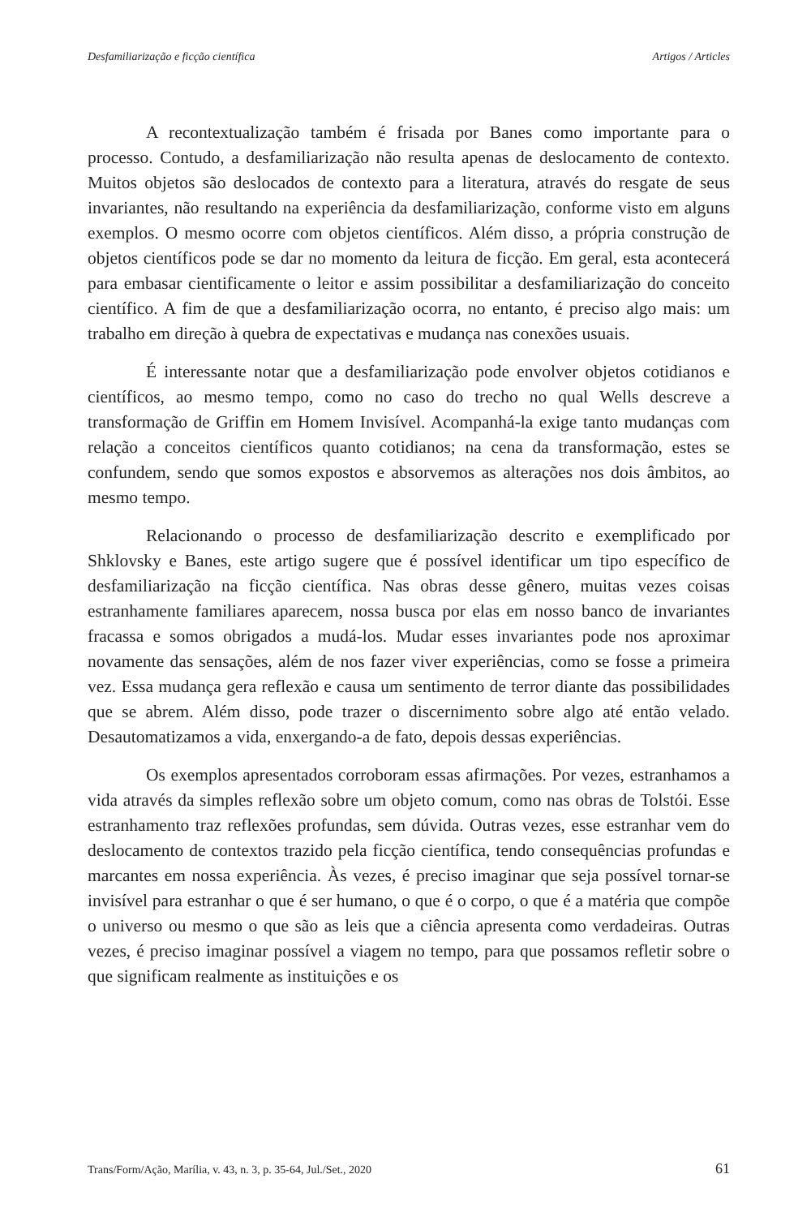Desfamiliarização e ficção científica Artigos / Articles
A recontextualização também é frisada por Banes como importante para o processo. Contudo, a desfamiliarização não resulta apenas de deslocamento de contexto. Muitos objetos são deslocados de contexto para a literatura, através do resgate de seus invariantes, não resultando na experiência da desfamiliarização, conforme visto em alguns exemplos. O mesmo ocorre com objetos científicos. Além disso, a própria construção de objetos científicos pode se dar no momento da leitura de ficção. Em geral, esta acontecerá para embasar cientificamente o leitor e assim possibilitar a desfamiliarização do conceito científico. A fim de que a desfamiliarização ocorra, no entanto, é preciso algo mais: um trabalho em direção à quebra de expectativas e mudança nas conexões usuais.
É interessante notar que a desfamiliarização pode envolver objetos cotidianos e científicos, ao mesmo tempo, como no caso do trecho no qual Wells descreve a transformação de Griffin em Homem Invisível. Acompanhá-la exige tanto mudanças com relação a conceitos científicos quanto cotidianos; na cena da transformação, estes se confundem, sendo que somos expostos e absorvemos as alterações nos dois âmbitos, ao mesmo tempo.
Relacionando o processo de desfamiliarização descrito e exemplificado por Shklovsky e Banes, este artigo sugere que é possível identificar um tipo específico de desfamiliarização na ficção científica. Nas obras desse gênero, muitas vezes coisas estranhamente familiares aparecem, nossa busca por elas em nosso banco de invariantes fracassa e somos obrigados a mudá-los. Mudar esses invariantes pode nos aproximar novamente das sensações, além de nos fazer viver experiências, como se fosse a primeira vez. Essa mudança gera reflexão e causa um sentimento de terror diante das possibilidades que se abrem. Além disso, pode trazer o discernimento sobre algo até então velado. Desautomatizamos a vida, enxergando-a de fato, depois dessas experiências.
Os exemplos apresentados corroboram essas afirmações. Por vezes, estranhamos a vida através da simples reflexão sobre um objeto comum, como nas obras de Tolstói. Esse estranhamento traz reflexões profundas, sem dúvida. Outras vezes, esse estranhar vem do deslocamento de contextos trazido pela ficção científica, tendo consequências profundas e marcantes em nossa experiência. Às vezes, é preciso imaginar que seja possível tornar-se invisível para estranhar o que é ser humano, o que é o corpo, o que é a matéria que compõe o universo ou mesmo o que são as leis que a ciência apresenta como verdadeiras. Outras vezes, é preciso imaginar possível a viagem no tempo, para que possamos refletir sobre o que significam realmente as instituições e os
Trans/Form/Ação, Marília, v. 43, n. 3, p. 35-64, Jul./Set., 2020 61